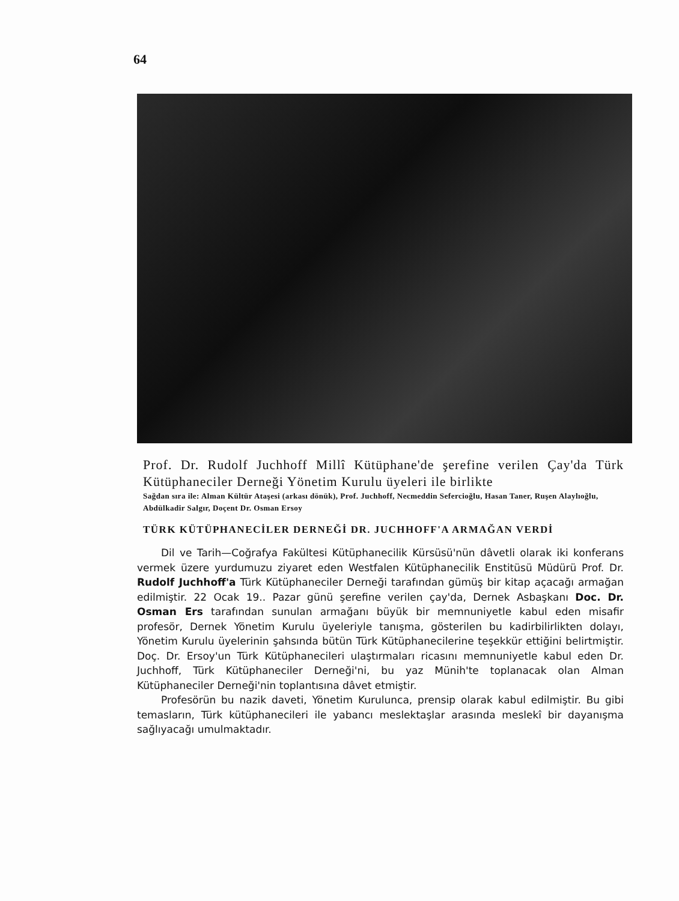64
Prof. Dr. Rudolf Juchhoff Millî Kütüphane'de şerefine verilen Çay'da Türk Kütüphaneciler Derneği Yönetim Kurulu üyeleri ile birlikte
Sağdan sıra ile: Alman Kültür Ataşesi (arkası dönük), Prof. Juchhoff, Necmeddin Sefercioğlu, Hasan Taner, Ruşen Alaylıoğlu, Abdülkadir Salgır, Doçent Dr. Osman Ersoy
TÜRK KÜTÜPHANECİLER DERNEĞİ DR. JUCHHOFF'A ARMAĞAN VERDİ
Dil ve Tarih—Coğrafya Fakültesi Kütüphanecilik Kürsüsü'nün dâvetli olarak iki konferans vermek üzere yurdumuzu ziyaret eden Westfalen Kütüphanecilik Enstitüsü Müdürü Prof. Dr. Rudolf Juchhoff'a Türk Kütüphaneciler Derneği tarafından gümüş bir kitap açacağı armağan edilmiştir. 22 Ocak 19.. Pazar günü şerefine verilen çay'da, Dernek Asbaşkanı Doc. Dr. Osman Ers tarafından sunulan armağanı büyük bir memnuniyetle kabul eden misafir profesör, Dernek Yönetim Kurulu üyeleriyle tanışma, gösterilen bu kadirbilirlikten dolayı, Yönetim Kurulu üyelerinin şahsında bütün Türk Kütüphanecilerine teşekkür ettiğini belirtmiştir. Doç. Dr. Ersoy'un Türk Kütüphanecileri ulaştırmaları ricasını memnuniyetle kabul eden Dr. Juchhoff, Türk Kütüphaneciler Derneği'ni, bu yaz Münih'te toplanacak olan Alman Kütüphaneciler Derneği'nin toplantısına dâvet etmiştir.
Profesörün bu nazik daveti, Yönetim Kurulunca, prensip olarak kabul edilmiştir. Bu gibi temasların, Türk kütüphanecileri ile yabancı meslektaşlar arasında meslekî bir dayanışma sağlıyacağı umulmaktadır.